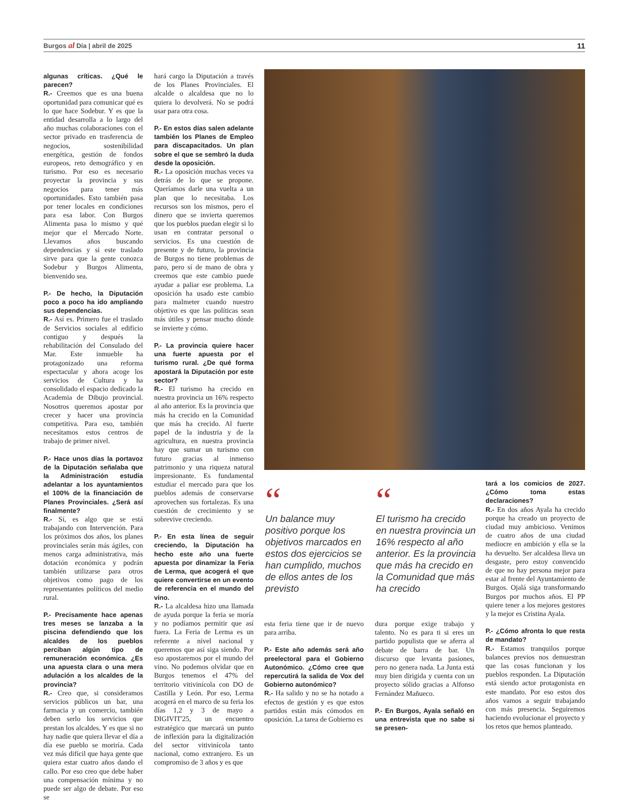Burgos al Día | abril de 2025 11
algunas críticas. ¿Qué le parecen?
R.- Creemos que es una buena oportunidad para comunicar qué es lo que hace Sodebur. Y es que la entidad desarrolla a lo largo del año muchas colaboraciones con el sector privado en trasferencia de negocios, sostenibilidad energética, gestión de fondos europeos, reto demográfico y en turismo. Por eso es necesario proyectar la provincia y sus negocios para tener más oportunidades. Esto también pasa por tener locales en condiciones para esa labor. Con Burgos Alimenta pasa lo mismo y qué mejor que el Mercado Norte. Llevamos años buscando dependencias y si este traslado sirve para que la gente conozca Sodebur y Burgos Alimenta, bienvenido sea.
P.- De hecho, la Diputación poco a poco ha ido ampliando sus dependencias.
R.- Así es. Primero fue el traslado de Servicios sociales al edificio contiguo y después la rehabilitación del Consulado del Mar. Este inmueble ha protagonizado una reforma espectacular y ahora acoge los servicios de Cultura y ha consolidado el espacio dedicado la Academia de Dibujo provincial. Nosotros queremos apostar por crecer y hacer una provincia competitiva. Para eso, también necesitamos estos centros de trabajo de primer nivel.
P.- Hace unos días la portavoz de la Diputación señalaba que la Administración estudia adelantar a los ayuntamientos el 100% de la financiación de Planes Provinciales. ¿Será así finalmente?
R.- Sí, es algo que se está trabajando con Intervención. Para los próximos dos años, los planes provinciales serán más ágiles, con menos carga administrativa, más dotación económica y podrán también utilizarse para otros objetivos como pago de los representantes políticos del medio rural.
P.- Precisamente hace apenas tres meses se lanzaba a la piscina defendiendo que los alcaldes de los pueblos perciban algún tipo de remuneración económica. ¿Es una apuesta clara o una mera adulación a los alcaldes de la provincia?
R.- Creo que, si consideramos servicios públicos un bar, una farmacia y un comercio, también deben serlo los servicios que prestan los alcaldes. Y es que si no hay nadie que quiera llevar el día a día ese pueblo se moriría. Cada vez más difícil que haya gente que quiera estar cuatro años dando el callo. Por eso creo que debe haber una compensación mínima y no puede ser algo de debate. Por eso se
hará cargo la Diputación a través de los Planes Provinciales. El alcalde o alcaldesa que no lo quiera lo devolverá. No se podrá usar para otra cosa.
P.- En estos días salen adelante también los Planes de Empleo para discapacitados. Un plan sobre el que se sembró la duda desde la oposición.
R.- La oposición muchas veces va detrás de lo que se propone. Queríamos darle una vuelta a un plan que lo necesitaba. Los recursos son los mismos, pero el dinero que se invierta queremos que los pueblos puedan elegir si lo usan en contratar personal o servicios. Es una cuestión de presente y de futuro, la provincia de Burgos no tiene problemas de paro, pero sí de mano de obra y creemos que este cambio puede ayudar a paliar ese problema. La oposición ha usado este cambio para malmeter cuando nuestro objetivo es que las políticas sean más útiles y pensar mucho dónde se invierte y cómo.
P.- La provincia quiere hacer una fuerte apuesta por el turismo rural. ¿De qué forma apostará la Diputación por este sector?
R.- El turismo ha crecido en nuestra provincia un 16% respecto al año anterior. Es la provincia que más ha crecido en la Comunidad que más ha crecido. Al fuerte papel de la industria y de la agricultura, en nuestra provincia hay que sumar un turismo con futuro gracias al inmenso patrimonio y una riqueza natural impresionante. Es fundamental estudiar el mercado para que los pueblos además de conservarse aprovechen sus fortalezas. Es una cuestión de crecimiento y se sobrevive creciendo.
P.- En esta línea de seguir creciendo, la Diputación ha hecho este año una fuerte apuesta por dinamizar la Feria de Lerma, que acogerá el que quiere convertirse en un evento de referencia en el mundo del vino.
R.- La alcaldesa hizo una llamada de ayuda porque la feria se moría y no podíamos permitir que así fuera. La Feria de Lerma es un referente a nivel nacional y queremos que así siga siendo. Por eso apostaremos por el mundo del vino. No podemos olvidar que en Burgos tenemos el 47% del territorio vitivinícola con DO de Castilla y León. Por eso, Lerma acogerá en el marco de su feria los días 1,2 y 3 de mayo a DIGIVIT'25, un encuentro estratégico que marcará un punto de inflexión para la digitalización del sector vitivinícola tanto nacional, como extranjero. Es un compromiso de 3 años y es que
“Un balance muy positivo porque los objetivos marcados en estos dos ejercicios se han cumplido, muchos de ellos antes de los previsto
“El turismo ha crecido en nuestra provincia un 16% respecto al año anterior. Es la provincia que más ha crecido en la Comunidad que más ha crecido
esta feria tiene que ir de nuevo para arriba.
P.- Este año además será año preelectoral para el Gobierno Autonómico. ¿Cómo cree que repercutirá la salida de Vox del Gobierno autonómico?
R.- Ha salido y no se ha notado a efectos de gestión y es que estos partidos están más cómodos en oposición. La tarea de Gobierno es
dura porque exige trabajo y talento. No es para ti si eres un partido populista que se aferra al debate de barra de bar. Un discurso que levanta pasiones, pero no genera nada. La Junta está muy bien dirigida y cuenta con un proyecto sólido gracias a Alfonso Fernández Mañueco.
P.- En Burgos, Ayala señaló en una entrevista que no sabe si se presen-
tará a los comicios de 2027. ¿Cómo toma estas declaraciones?
R.- En dos años Ayala ha crecido porque ha creado un proyecto de ciudad muy ambicioso. Venimos de cuatro años de una ciudad mediocre en ambición y ella se la ha devuelto. Ser alcaldesa lleva un desgaste, pero estoy convencido de que no hay persona mejor para estar al frente del Ayuntamiento de Burgos. Ojalá siga transformando Burgos por muchos años. El PP quiere tener a los mejores gestores y la mejor es Cristina Ayala.
P.- ¿Cómo afronta lo que resta de mandato?
R.- Estamos tranquilos porque balances previos nos demuestran que las cosas funcionan y los pueblos responden. La Diputación está siendo actor protagonista en este mandato. Por eso estos dos años vamos a seguir trabajando con más presencia. Seguiremos haciendo evolucionar el proyecto y los retos que hemos planteado.